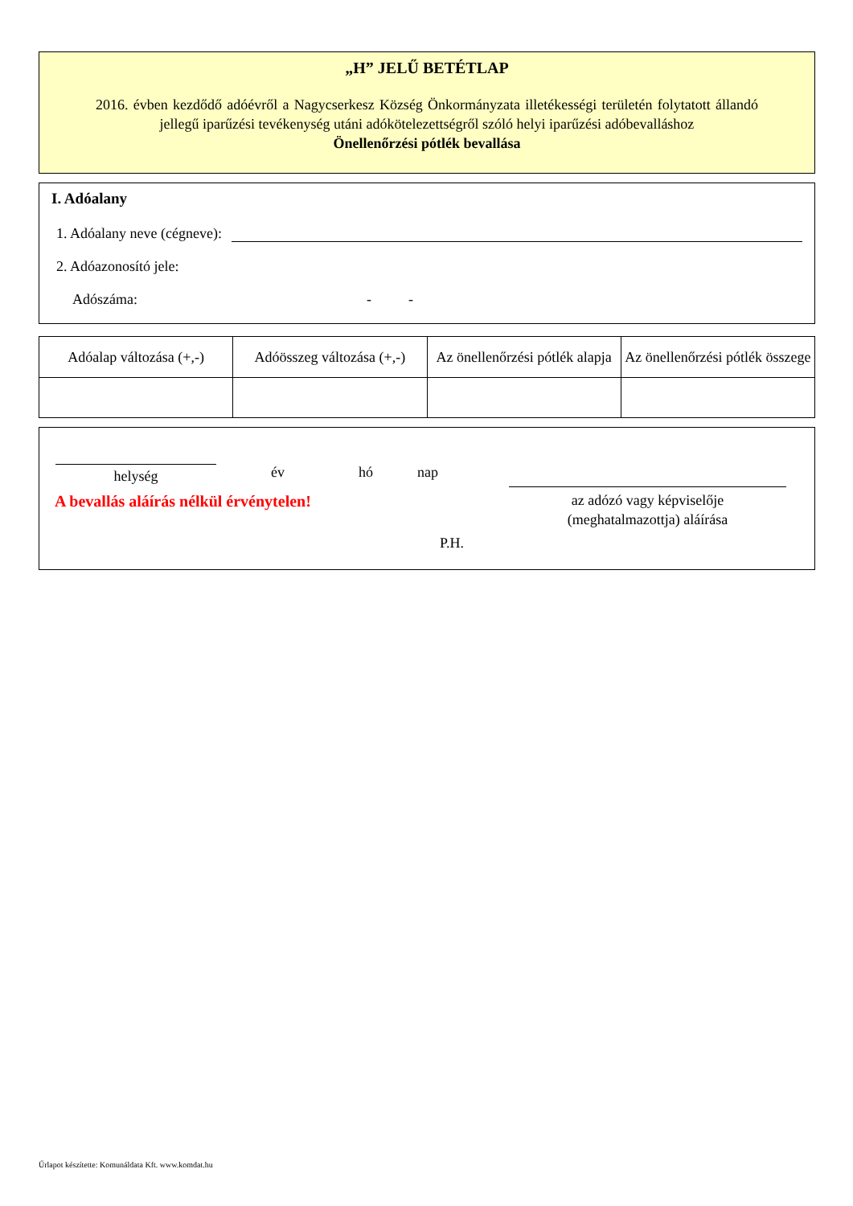„H” JELŰ BETÉTLAP
2016. évben kezdődő adóévről a Nagycserkesz Község Önkormányzata illetékességi területén folytatott állandó jellegű iparűzési tevékenység utáni adókötelezettségről szóló helyi iparűzési adóbevalláshoz
Önellenőrzési pótlék bevallása
I. Adóalany
1. Adóalany neve (cégneve):
2. Adóazonosító jele:
Adószáma: - -
| Adóalap változása (+,-) | Adóösszeg változása (+,-) | Az önellenőrzési pótlék alapja | Az önellenőrzési pótlék összege |
| --- | --- | --- | --- |
helység év hó nap
A bevallás aláírás nélkül érvénytelen!
az adózó vagy képviselője
(meghatalmazottja) aláírása
P.H.
Űrlapot készítette: Komunáldata Kft. www.komdat.hu